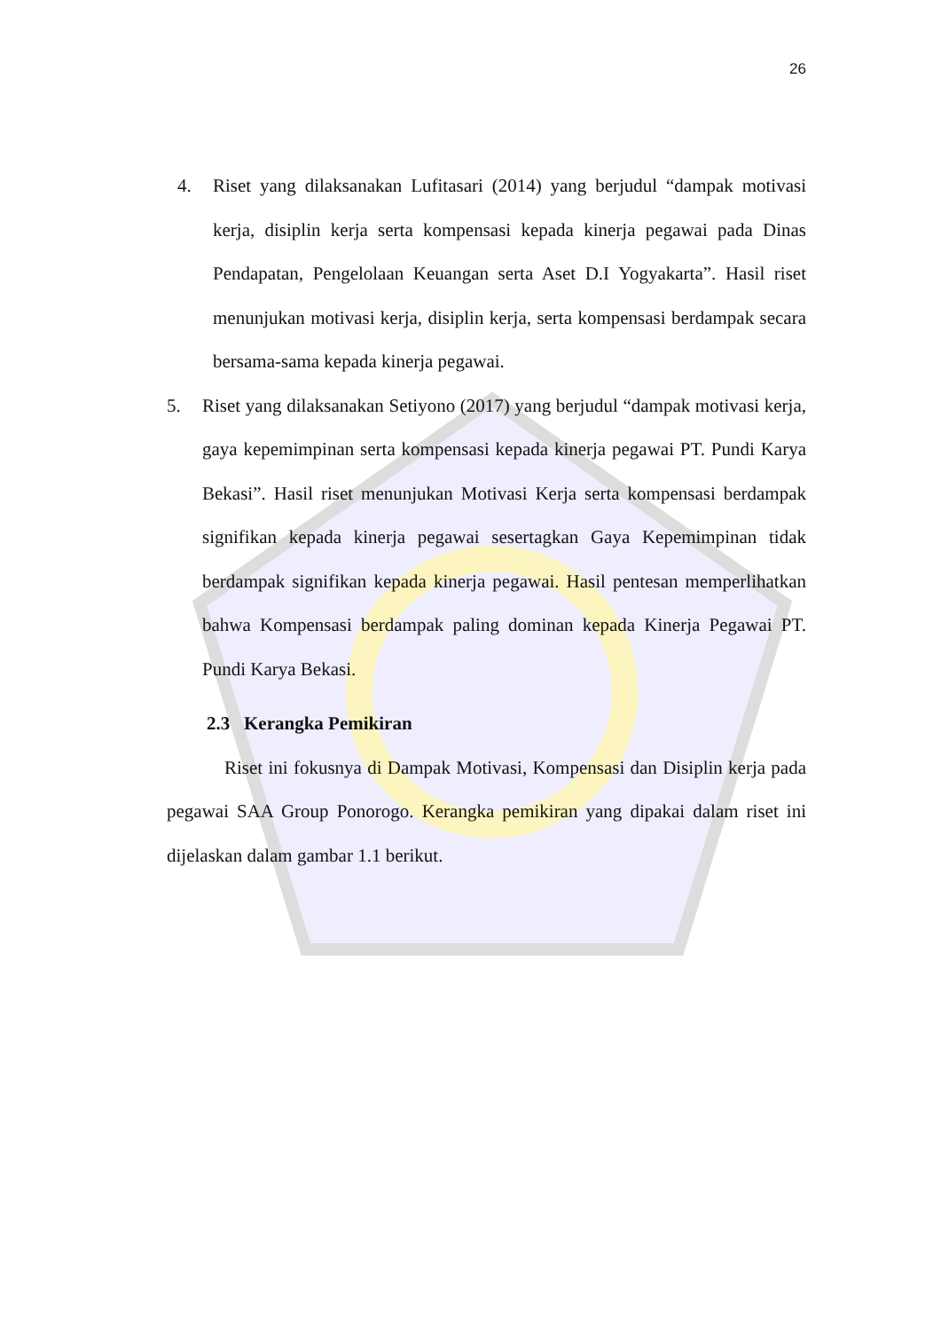26
4. Riset yang dilaksanakan Lufitasari (2014) yang berjudul “dampak motivasi kerja, disiplin kerja serta kompensasi kepada kinerja pegawai pada Dinas Pendapatan, Pengelolaan Keuangan serta Aset D.I Yogyakarta”. Hasil riset menunjukan motivasi kerja, disiplin kerja, serta kompensasi berdampak secara bersama-sama kepada kinerja pegawai.
5. Riset yang dilaksanakan Setiyono (2017) yang berjudul “dampak motivasi kerja, gaya kepemimpinan serta kompensasi kepada kinerja pegawai PT. Pundi Karya Bekasi”. Hasil riset menunjukan Motivasi Kerja serta kompensasi berdampak signifikan kepada kinerja pegawai sesertagkan Gaya Kepemimpinan tidak berdampak signifikan kepada kinerja pegawai. Hasil pentesan memperlihatkan bahwa Kompensasi berdampak paling dominan kepada Kinerja Pegawai PT. Pundi Karya Bekasi.
2.3 Kerangka Pemikiran
Riset ini fokusnya di Dampak Motivasi, Kompensasi dan Disiplin kerja pada pegawai SAA Group Ponorogo. Kerangka pemikiran yang dipakai dalam riset ini dijelaskan dalam gambar 1.1 berikut.